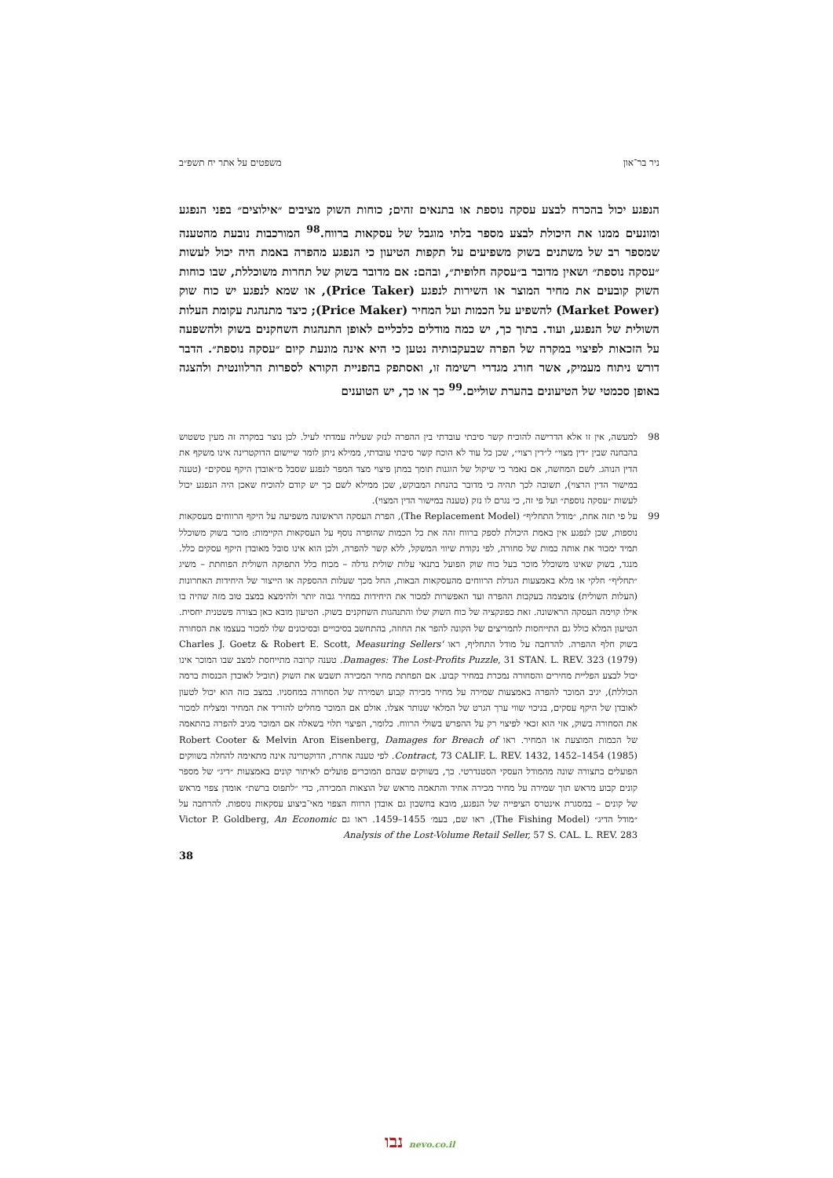ניר בר־און משפטים על אתר יח תשפ״ב
הנפגע יכול בהכרח לבצע עסקה נוספת או בתנאים זהים; כוחות השוק מציבים ״אילוצים״ בפני הנפגע ומונעים ממנו את היכולת לבצע מספר בלתי מוגבל של עסקאות ברווח.<sup>98</sup> המורכבות נובעת מהטענה שמספר רב של משתנים בשוק משפיעים על תקפות הטיעון כי הנפגע מהפרה באמת היה יכול לעשות ״עסקה נוספת״ ושאין מדובר ב״עסקה חלופית״, ובהם: אם מדובר בשוק של תחרות משוכללת, שבו כוחות השוק קובעים את מחיר המוצר או השירות לנפגע (Price Taker), או שמא לנפגע יש כוח שוק (Market Power) להשפיע על הכמות ועל המחיר (Price Maker); כיצד מתנהגת עקומת העלות השולית של הנפגע, ועוד. בתוך כך, יש כמה מודלים כלכליים לאופן התנהגות השחקנים בשוק ולהשפעה על הזכאות לפיצוי במקרה של הפרה שבעקבותיה נטען כי היא אינה מונעת קיום ״עסקה נוספת״. הדבר דורש ניתוח מעמיק, אשר חורג מגדרי רשימה זו, ואסתפק בהפניית הקורא לספרות הרלוונטית ולהצגה באופן סכמטי של הטיעונים בהערת שוליים.<sup>99</sup> כך או כך, יש הטוענים
98 למעשה, אין זו אלא הדרישה להוכיח קשר סיבתי עובדתי בין ההפרה לנזק שעליה עמדתי לעיל. לכן נוצר במקרה זה מעין טשטוש בהבחנה שבין ״דין מצוי״ ל״דין רצוי״, שכן כל עוד לא הוכח קשר סיבתי עובדתי, ממילא ניתן לומר שיישום הדוקטרינה אינו משקף את הדין הנוהג. לשם המחשה, אם נאמר כי שיקול של הוגנות תומך במתן פיצוי מצד המפר לנפגע שסבל מ״אובדן היקף עסקים״ (טענה במישור הדין הרצוי), תשובה לכך תהיה כי מדובר בהנחת המבוקש, שכן ממילא לשם כך יש קודם להוכיח שאכן היה הנפגע יכול לעשות ״עסקה נוספת״ ועל פי זה, כי נגרם לו נזק (טענה במישור הדין המצוי).
99 על פי תזה אחת, ״מודל התחליף״ (The Replacement Model), הפרת העסקה הראשונה משפיעה על היקף הרווחים מעסקאות נוספות, שכן לנפגע אין באמת היכולת לספק ברווח זהה את כל הכמות שהופרה נוסף על העסקאות הקיימות: מוכר בשוק משוכלל תמיד ימכור את אותה כמות של סחורה, לפי נקודת שיווי המשקל, ללא קשר להפרה, ולכן הוא אינו סובל מאובדן היקף עסקים כלל. מנגד, בשוק שאינו משוכלל מוכר בעל כוח שוק הפועל בתנאי עלות שולית גדלה – מכוח כלל התפוקה השולית הפוחתת – משיג ״תחליף״ חלקי או מלא באמצעות הגדלת הרווחים מהעסקאות הבאות, החל מכך שעלות ההספקה או הייצור של היחידות האחרונות (העלות השולית) צומצמה בעקבות ההפרה ועד האפשרות למכור את היחידות במחיר גבוה יותר ולהימצא במצב טוב מזה שהיה בו אילו קוימה העסקה הראשונה. זאת כפונקציה של כוח השוק שלו והתנהגות השחקנים בשוק. הטיעון מובא כאן בצורה פשטנית יחסית. הטיעון המלא כולל גם התייחסות לתמריצים של הקונה להפר את החוזה, בהתחשב בסיכויים ובסיכונים שלו למכור בעצמו את הסחורה בשוק חלף ההפרה. להרחבה על מודל התחליף, ראו Charles J. Goetz & Robert E. Scott, Measuring Sellers' Damages: The Lost-Profits Puzzle, 31 STAN. L. REV. 323 (1979). טענה קרובה מתייחסת למצב שבו המוכר אינו יכול לבצע הפליית מחירים והסחורה נמכרת במחיר קבוע. אם הפחתת מחיר המכירה תשבש את השוק (תוביל לאובדן הכנסות ברמה הכוללת), יגיב המוכר להפרה באמצעות שמירה על מחיר מכירה קבוע ושמירה של הסחורה במחסניו. במצב כזה הוא יכול לטעון לאובדן של היקף עסקים, בניכוי שווי ערך הגרט של המלאי שנותר אצלו. אולם אם המוכר מחליט להוריד את המחיר ומצליח למכור את הסחורה בשוק, אזי הוא זכאי לפיצוי רק על ההפרש בשולי הרווח. כלומר, הפיצוי תלוי בשאלה אם המוכר מגיב להפרה בהתאמה של הכמות המוצעת או המחיר. ראו Robert Cooter & Melvin Aron Eisenberg, Damages for Breach of Contract, 73 CALIF. L. REV. 1432, 1452–1454 (1985). לפי טענה אחרת, הדוקטרינה אינה מתאימה להחלה בשווקים הפועלים בתצורה שונה מהמודל העסקי הסטנדרטי. כך, בשווקים שבהם המוכרים פועלים לאיתור קונים באמצעות ״דיג״ של מספר קונים קבוע מראש תוך שמירה על מחיר מכירה אחיד והתאמה מראש של הוצאות המכירה, כדי ״לתפוס ברשת״ אומדן צפוי מראש של קונים – במסגרת אינטרס הציפייה של הנפגע, מובא בחשבון גם אובדן הרווח הצפוי מאי־ביצוע עסקאות נוספות. להרחבה על ״מודל הדיג״ (The Fishing Model), ראו שם, בעמ׳ 1455–1459. ראו גם Victor P. Goldberg, An Economic Analysis of the Lost-Volume Retail Seller, 57 S. CAL. L. REV. 283
38
נבו nevo.co.il